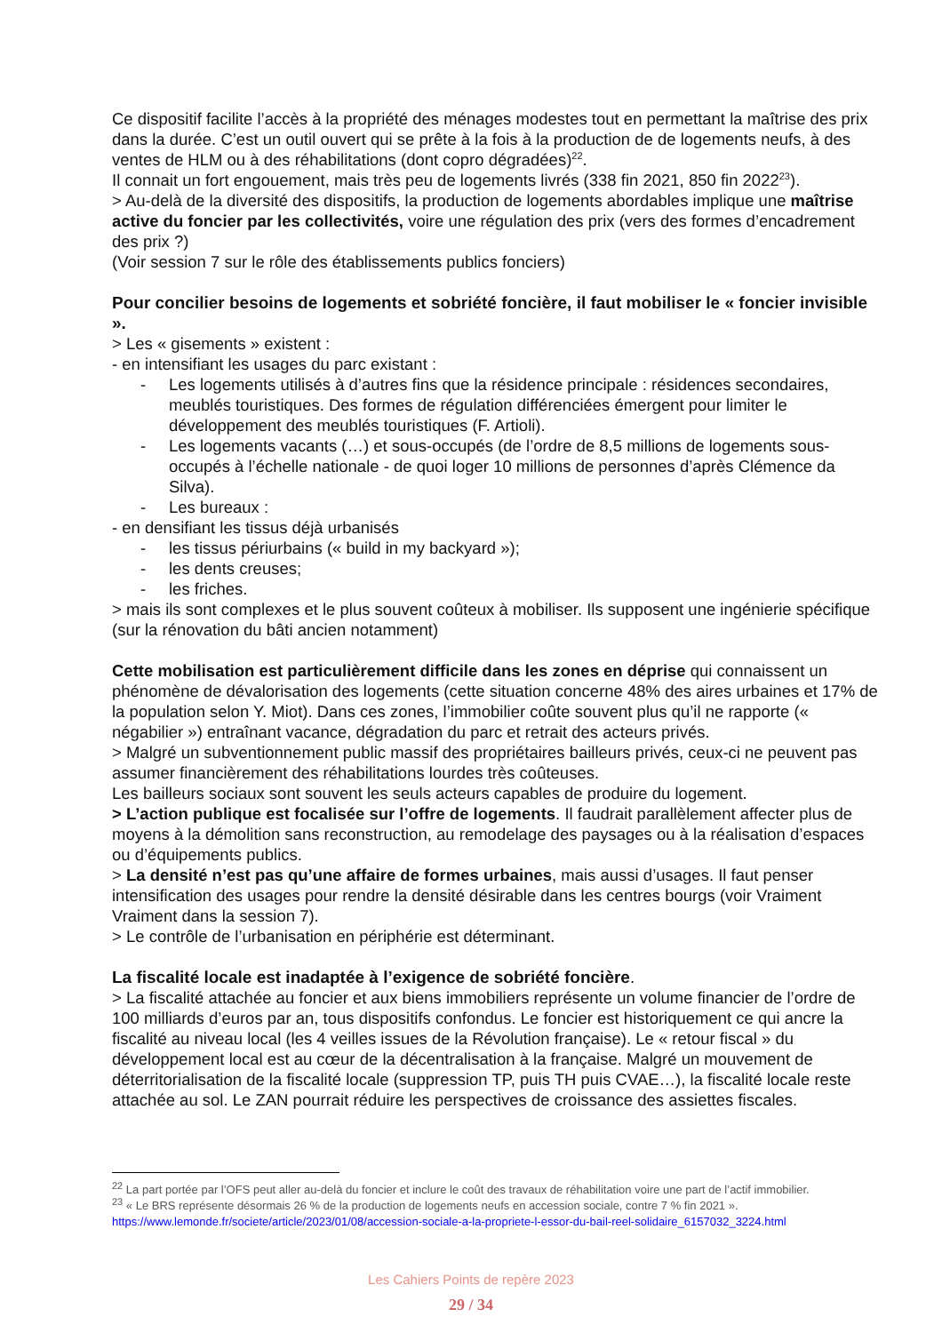Ce dispositif facilite l’accès à la propriété des ménages modestes tout en permettant la maîtrise des prix dans la durée. C’est un outil ouvert qui se prête à la fois à la production de de logements neufs, à des ventes de HLM ou à des réhabilitations (dont copro dégradées)<sup>22</sup>.
Il connait un fort engouement, mais très peu de logements livrés (338 fin 2021, 850 fin 2022<sup>23</sup>).
> Au-delà de la diversité des dispositifs, la production de logements abordables implique une maîtrise active du foncier par les collectivités, voire une régulation des prix (vers des formes d’encadrement des prix ?)
(Voir session 7 sur le rôle des établissements publics fonciers)
Pour concilier besoins de logements et sobriété foncière, il faut mobiliser le « foncier invisible ».
> Les « gisements » existent :
- en intensifiant les usages du parc existant :
- Les logements utilisés à d’autres fins que la résidence principale : résidences secondaires, meublés touristiques. Des formes de régulation différenciées émergent pour limiter le développement des meublés touristiques (F. Artioli).
- Les logements vacants (…) et sous-occupés (de l’ordre de 8,5 millions de logements sous-occupés à l’échelle nationale - de quoi loger 10 millions de personnes d’après Clémence da Silva).
- Les bureaux :
- en densifiant les tissus déjà urbanisés
- les tissus périurbains (« build in my backyard »);
- les dents creuses;
- les friches.
> mais ils sont complexes et le plus souvent coûteux à mobiliser. Ils supposent une ingénierie spécifique (sur la rénovation du bâti ancien notamment)
Cette mobilisation est particulièrement difficile dans les zones en déprise qui connaissent un phénomène de dévalorisation des logements (cette situation concerne 48% des aires urbaines et 17% de la population selon Y. Miot). Dans ces zones, l’immobilier coûte souvent plus qu’il ne rapporte (« négabilier ») entraînant vacance, dégradation du parc et retrait des acteurs privés.
> Malgré un subventionnement public massif des propriétaires bailleurs privés, ceux-ci ne peuvent pas assumer financièrement des réhabilitations lourdes très coûteuses.
Les bailleurs sociaux sont souvent les seuls acteurs capables de produire du logement.
> L’action publique est focalisée sur l’offre de logements. Il faudrait parallèlement affecter plus de moyens à la démolition sans reconstruction, au remodelage des paysages ou à la réalisation d’espaces ou d’équipements publics.
> La densité n’est pas qu’une affaire de formes urbaines, mais aussi d’usages. Il faut penser intensification des usages pour rendre la densité désirable dans les centres bourgs (voir Vraiment Vraiment dans la session 7).
> Le contrôle de l’urbanisation en périphérie est déterminant.
La fiscalité locale est inadaptée à l’exigence de sobriété foncière.
> La fiscalité attachée au foncier et aux biens immobiliers représente un volume financier de l’ordre de 100 milliards d’euros par an, tous dispositifs confondus. Le foncier est historiquement ce qui ancre la fiscalité au niveau local (les 4 veilles issues de la Révolution française). Le « retour fiscal » du développement local est au cœur de la décentralisation à la française. Malgré un mouvement de déterritorialisation de la fiscalité locale (suppression TP, puis TH puis CVAE…), la fiscalité locale reste attachée au sol. Le ZAN pourrait réduire les perspectives de croissance des assiettes fiscales.
<sup>22</sup> La part portée par l’OFS peut aller au-delà du foncier et inclure le coût des travaux de réhabilitation voire une part de l’actif immobilier.
<sup>23</sup> « Le BRS représente désormais 26 % de la production de logements neufs en accession sociale, contre 7 % fin 2021 ». https://www.lemonde.fr/societe/article/2023/01/08/accession-sociale-a-la-propriete-l-essor-du-bail-reel-solidaire_6157032_3224.html
Les Cahiers Points de repère 2023
29 / 34